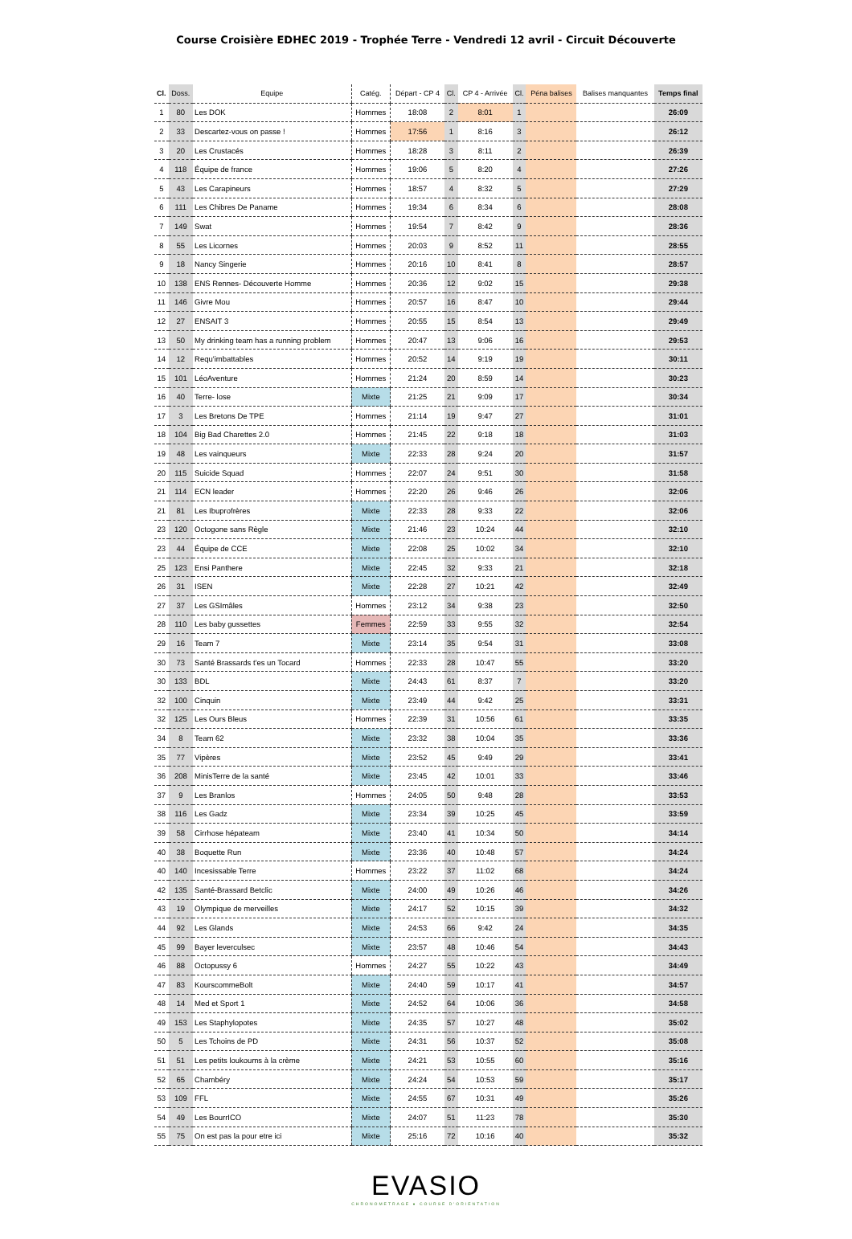Course Croisière EDHEC 2019 - Trophée Terre - Vendredi 12 avril - Circuit Découverte
| Cl. | Doss. | Equipe | Catég. | Départ - CP 4 | Cl. | CP 4 - Arrivée | Cl. | Péna balises | Balises manquantes | Temps final |
| --- | --- | --- | --- | --- | --- | --- | --- | --- | --- | --- |
| 1 | 80 | Les DOK | Hommes | 18:08 | 2 | 8:01 | 1 | | | 26:09 |
| 2 | 33 | Descartez-vous on passe ! | Hommes | 17:56 | 1 | 8:16 | 3 | | | 26:12 |
| 3 | 20 | Les Crustacés | Hommes | 18:28 | 3 | 8:11 | 2 | | | 26:39 |
| 4 | 118 | Équipe de france | Hommes | 19:06 | 5 | 8:20 | 4 | | | 27:26 |
| 5 | 43 | Les Carapineurs | Hommes | 18:57 | 4 | 8:32 | 5 | | | 27:29 |
| 6 | 111 | Les Chibres De Paname | Hommes | 19:34 | 6 | 8:34 | 6 | | | 28:08 |
| 7 | 149 | Swat | Hommes | 19:54 | 7 | 8:42 | 9 | | | 28:36 |
| 8 | 55 | Les Licornes | Hommes | 20:03 | 9 | 8:52 | 11 | | | 28:55 |
| 9 | 18 | Nancy Singerie | Hommes | 20:16 | 10 | 8:41 | 8 | | | 28:57 |
| 10 | 138 | ENS Rennes- Découverte Homme | Hommes | 20:36 | 12 | 9:02 | 15 | | | 29:38 |
| 11 | 146 | Givre Mou | Hommes | 20:57 | 16 | 8:47 | 10 | | | 29:44 |
| 12 | 27 | ENSAIT 3 | Hommes | 20:55 | 15 | 8:54 | 13 | | | 29:49 |
| 13 | 50 | My drinking team has a running problem | Hommes | 20:47 | 13 | 9:06 | 16 | | | 29:53 |
| 14 | 12 | Requ'imbattables | Hommes | 20:52 | 14 | 9:19 | 19 | | | 30:11 |
| 15 | 101 | LéoAventure | Hommes | 21:24 | 20 | 8:59 | 14 | | | 30:23 |
| 16 | 40 | Terre- lose | Mixte | 21:25 | 21 | 9:09 | 17 | | | 30:34 |
| 17 | 3 | Les Bretons De TPE | Hommes | 21:14 | 19 | 9:47 | 27 | | | 31:01 |
| 18 | 104 | Big Bad Charettes 2.0 | Hommes | 21:45 | 22 | 9:18 | 18 | | | 31:03 |
| 19 | 48 | Les vainqueurs | Mixte | 22:33 | 28 | 9:24 | 20 | | | 31:57 |
| 20 | 115 | Suicide Squad | Hommes | 22:07 | 24 | 9:51 | 30 | | | 31:58 |
| 21 | 114 | ECN leader | Hommes | 22:20 | 26 | 9:46 | 26 | | | 32:06 |
| 21 | 81 | Les Ibuprofrères | Mixte | 22:33 | 28 | 9:33 | 22 | | | 32:06 |
| 23 | 120 | Octogone sans Règle | Mixte | 21:46 | 23 | 10:24 | 44 | | | 32:10 |
| 23 | 44 | Équipe de CCE | Mixte | 22:08 | 25 | 10:02 | 34 | | | 32:10 |
| 25 | 123 | Ensi Panthere | Mixte | 22:45 | 32 | 9:33 | 21 | | | 32:18 |
| 26 | 31 | ISEN | Mixte | 22:28 | 27 | 10:21 | 42 | | | 32:49 |
| 27 | 37 | Les GSImâles | Hommes | 23:12 | 34 | 9:38 | 23 | | | 32:50 |
| 28 | 110 | Les baby gussettes | Femmes | 22:59 | 33 | 9:55 | 32 | | | 32:54 |
| 29 | 16 | Team 7 | Mixte | 23:14 | 35 | 9:54 | 31 | | | 33:08 |
| 30 | 73 | Santé Brassards t'es un Tocard | Hommes | 22:33 | 28 | 10:47 | 55 | | | 33:20 |
| 30 | 133 | BDL | Mixte | 24:43 | 61 | 8:37 | 7 | | | 33:20 |
| 32 | 100 | Cinquin | Mixte | 23:49 | 44 | 9:42 | 25 | | | 33:31 |
| 32 | 125 | Les Ours Bleus | Hommes | 22:39 | 31 | 10:56 | 61 | | | 33:35 |
| 34 | 8 | Team 62 | Mixte | 23:32 | 38 | 10:04 | 35 | | | 33:36 |
| 35 | 77 | Vipères | Mixte | 23:52 | 45 | 9:49 | 29 | | | 33:41 |
| 36 | 208 | MinisTerre de la santé | Mixte | 23:45 | 42 | 10:01 | 33 | | | 33:46 |
| 37 | 9 | Les Branlos | Hommes | 24:05 | 50 | 9:48 | 28 | | | 33:53 |
| 38 | 116 | Les Gadz | Mixte | 23:34 | 39 | 10:25 | 45 | | | 33:59 |
| 39 | 58 | Cirrhose hépateam | Mixte | 23:40 | 41 | 10:34 | 50 | | | 34:14 |
| 40 | 38 | Boquette Run | Mixte | 23:36 | 40 | 10:48 | 57 | | | 34:24 |
| 40 | 140 | Incesissable Terre | Hommes | 23:22 | 37 | 11:02 | 68 | | | 34:24 |
| 42 | 135 | Santé-Brassard Betclic | Mixte | 24:00 | 49 | 10:26 | 46 | | | 34:26 |
| 43 | 19 | Olympique de merveilles | Mixte | 24:17 | 52 | 10:15 | 39 | | | 34:32 |
| 44 | 92 | Les Glands | Mixte | 24:53 | 66 | 9:42 | 24 | | | 34:35 |
| 45 | 99 | Bayer leverculsec | Mixte | 23:57 | 48 | 10:46 | 54 | | | 34:43 |
| 46 | 88 | Octopussy 6 | Hommes | 24:27 | 55 | 10:22 | 43 | | | 34:49 |
| 47 | 83 | KourscommeBolt | Mixte | 24:40 | 59 | 10:17 | 41 | | | 34:57 |
| 48 | 14 | Med et Sport 1 | Mixte | 24:52 | 64 | 10:06 | 36 | | | 34:58 |
| 49 | 153 | Les Staphylopotes | Mixte | 24:35 | 57 | 10:27 | 48 | | | 35:02 |
| 50 | 5 | Les Tchoins de PD | Mixte | 24:31 | 56 | 10:37 | 52 | | | 35:08 |
| 51 | 51 | Les petits loukoums à la crème | Mixte | 24:21 | 53 | 10:55 | 60 | | | 35:16 |
| 52 | 65 | Chambéry | Mixte | 24:24 | 54 | 10:53 | 59 | | | 35:17 |
| 53 | 109 | FFL | Mixte | 24:55 | 67 | 10:31 | 49 | | | 35:26 |
| 54 | 49 | Les BourrICO | Mixte | 24:07 | 51 | 11:23 | 78 | | | 35:30 |
| 55 | 75 | On est pas la pour etre ici | Mixte | 25:16 | 72 | 10:16 | 40 | | | 35:32 |
EVASIO
CHRONOMETRAGE ● COURSE D'ORIENTATION